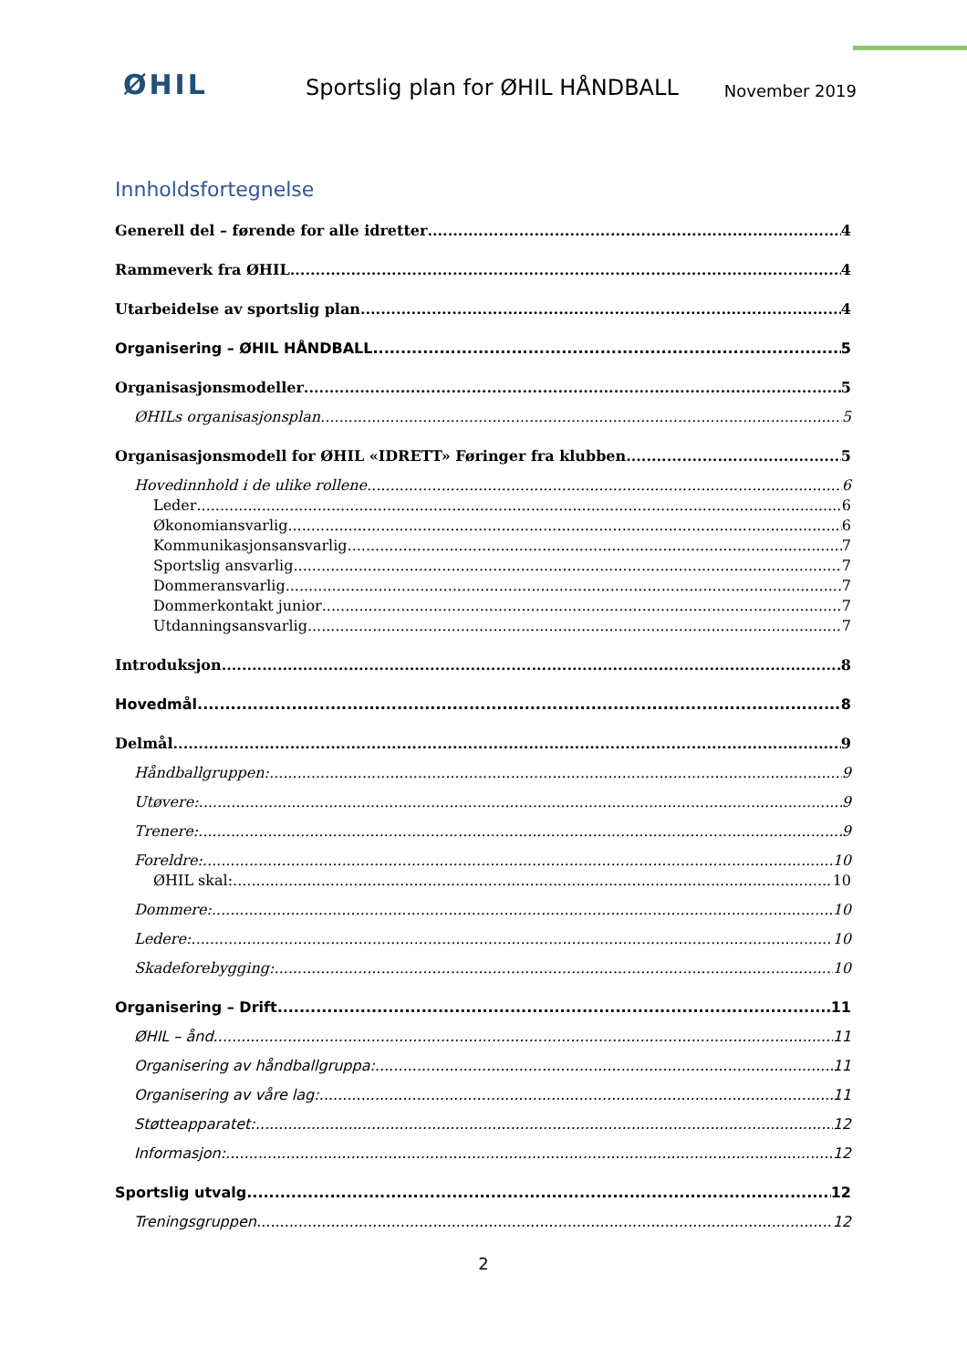ØHIL
Sportslig plan for ØHIL HÅNDBALL
November 2019
Innholdsfortegnelse
Generell del – førende for alle idretter 4
Rammeverk fra ØHIL 4
Utarbeidelse av sportslig plan 4
Organisering – ØHIL HÅNDBALL 5
Organisasjonsmodeller 5
ØHILs organisasjonsplan 5
Organisasjonsmodell for ØHIL «IDRETT» Føringer fra klubben 5
Hovedinnhold i de ulike rollene 6
Leder 6
Økonomiansvarlig 6
Kommunikasjonsansvarlig 7
Sportslig ansvarlig 7
Dommeransvarlig 7
Dommerkontakt junior 7
Utdanningsansvarlig 7
Introduksjon 8
Hovedmål 8
Delmål 9
Håndballgruppen: 9
Utøvere: 9
Trenere: 9
Foreldre: 10
ØHIL skal: 10
Dommere: 10
Ledere: 10
Skadeforebygging: 10
Organisering – Drift 11
ØHIL – ånd 11
Organisering av håndballgruppa: 11
Organisering av våre lag: 11
Støtteapparatet: 12
Informasjon: 12
Sportslig utvalg 12
Treningsgruppen 12
2